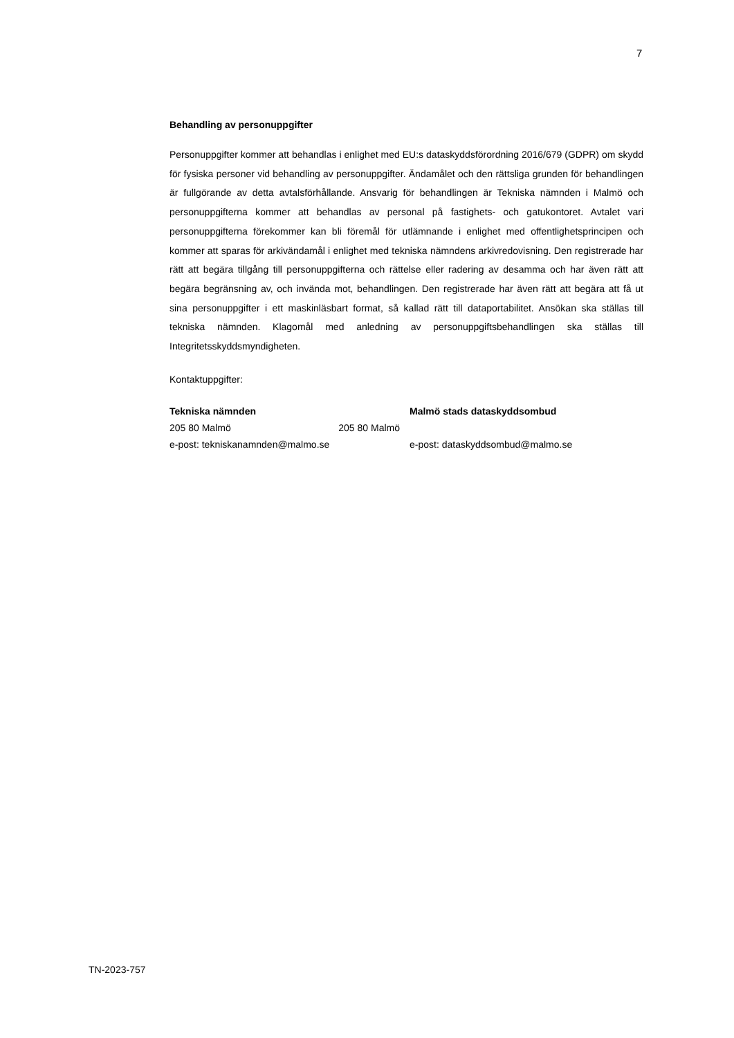7
Behandling av personuppgifter
Personuppgifter kommer att behandlas i enlighet med EU:s dataskyddsförordning 2016/679 (GDPR) om skydd för fysiska personer vid behandling av personuppgifter. Ändamålet och den rättsliga grunden för behandlingen är fullgörande av detta avtalsförhållande. Ansvarig för behandlingen är Tekniska nämnden i Malmö och personuppgifterna kommer att behandlas av personal på fastighets- och gatukontoret. Avtalet vari personuppgifterna förekommer kan bli föremål för utlämnande i enlighet med offentlighetsprincipen och kommer att sparas för arkivändamål i enlighet med tekniska nämndens arkivredovisning. Den registrerade har rätt att begära tillgång till personuppgifterna och rättelse eller radering av desamma och har även rätt att begära begränsning av, och invända mot, behandlingen. Den registrerade har även rätt att begära att få ut sina personuppgifter i ett maskinläsbart format, så kallad rätt till dataportabilitet. Ansökan ska ställas till tekniska nämnden. Klagomål med anledning av personuppgiftsbehandlingen ska ställas till Integritetsskyddsmyndigheten.
Kontaktuppgifter:
Tekniska nämnden
205 80 Malmö 205 80 Malmö
e-post: tekniskanamnden@malmo.se
Malmö stads dataskyddsombud
e-post: dataskyddsombud@malmo.se
TN-2023-757